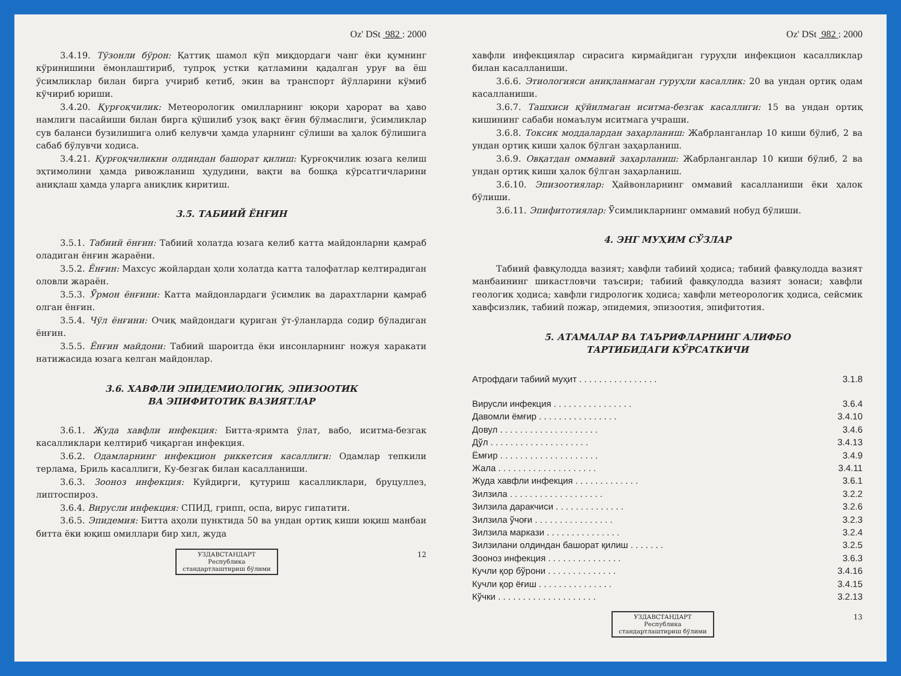Oz' DSt 982 : 2000
3.4.19. Тўзонли бўрон: Қаттиқ шамол кўп миқдордаги чанг ёки қумнинг кўринишини ёмонлаштириб, тупроқ устки қатламини қадалган уруғ ва ёш ўсимликлар билан бирга учириб кетиб, экин ва транспорт йўлларини кўмиб кўчириб юриши.
3.4.20. Қурғоқчилик: Метеорологик омилларнинг юқори ҳарорат ва ҳаво намлиги пасайиши билан бирга қўшилиб узоқ вақт ёғин бўлмаслиги, ўсимликлар сув баланси бузилишига олиб келувчи ҳамда уларнинг сўлиши ва ҳалок бўлишига сабаб бўлувчи ходиса.
3.4.21. Қурғоқчиликни олдиндан башорат қилиш: Қурғоқчилик юзага келиш эҳтимолини ҳамда ривожланиш ҳудудини, вақти ва бошқа кўрсатгичларини аниқлаш ҳамда уларга аниқлик киритиш.
3.5. ТАБИИЙ ЁНҒИН
3.5.1. Табиий ёнғин: Табиий холатда юзага келиб катта майдонларни қамраб оладиган ёнғин жараёни.
3.5.2. Ёнғин: Махсус жойлардан ҳоли холатда катта талофатлар келтирадиган оловли жараён.
3.5.3. Ўрмон ёнғини: Катта майдонлардаги ўсимлик ва дарахтларни қамраб олган ёнғин.
3.5.4. Чўл ёнғини: Очиқ майдондаги қуриган ўт-ўланларда содир бўладиган ёнғин.
3.5.5. Ёнғин майдони: Табиий шароитда ёки инсонларнинг ножуя харакати натижасида юзага келган майдонлар.
3.6. ХАВФЛИ ЭПИДЕМИОЛОГИК, ЭПИЗООТИК
ВА ЭПИФИТОТИК ВАЗИЯТЛАР
3.6.1. Жуда хавфли инфекция: Битта-яримта ўлат, вабо, иситма-безгак касалликлари келтириб чиқарган инфекция.
3.6.2. Одамларнинг инфекцион риккетсия касаллиги: Одамлар тепкили терлама, Бриль касаллиги, Ку-безгак билан касалланиши.
3.6.3. Зооноз инфекция: Куйдирги, қутуриш касалликлари, бруцуллез, липтоспироз.
3.6.4. Вирусли инфекция: СПИД, грипп, оспа, вирус гипатити.
3.6.5. Эпидемия: Битта аҳоли пунктида 50 ва ундан ортиқ киши юқиш манбаи битта ёки юқиш омиллари бир хил, жуда
УЗДАВСТАНДАРТ
Республика
стандартлаштириш бўлими 12
Oz' DSt 982 : 2000
хавфли инфекциялар сирасига кирмайдиган гуруҳли инфекцион касалликлар билан касалланиши.
3.6.6. Этиологияси аниқланмаган гуруҳли касаллик: 20 ва ундан ортиқ одам касалланиши.
3.6.7. Ташхиси қўйилмаган иситма-безгак касаллиги: 15 ва ундан ортиқ кишининг сабаби номаълум иситмага учраши.
3.6.8. Токсик моддалардан заҳарланиш: Жабрланганлар 10 киши бўлиб, 2 ва ундан ортиқ киши ҳалок бўлган заҳарланиш.
3.6.9. Овқатдан оммавий заҳарланиш: Жабрланганлар 10 киши бўлиб, 2 ва ундан ортиқ киши ҳалок бўлган заҳарланиш.
3.6.10. Эпизоотиялар: Ҳайвонларнинг оммавий касалланиши ёки ҳалок бўлиши.
3.6.11. Эпифитотиялар: Ўсимликларнинг оммавий нобуд бўлиши.
4. ЭНГ МУҲИМ СЎЗЛАР
Табиий фавқулодда вазият; хавфли табиий ҳодиса; табиий фавқулодда вазият манбаининг шикастловчи таъсири; табиий фавқулодда вазият зонаси; хавфли геологик ҳодиса; хавфли гидрологик ҳодиса; хавфли метеорологик ҳодиса, сейсмик хавфсизлик, табиий пожар, эпидемия, эпизоотия, эпифитотия.
5. АТАМАЛАР ВА ТАЪРИФЛАРНИНГ АЛИФБО
ТАРТИБИДАГИ КЎРСАТКИЧИ
Атрофдаги табиий муҳит . . . . . . . . . . . . . . . . 3.1.8
Вирусли инфекция . . . . . . . . . . . . . . . . 3.6.4
Давомли ёмғир . . . . . . . . . . . . . . . . 3.4.10
Довул . . . . . . . . . . . . . . . . . . . . 3.4.6
Дўл . . . . . . . . . . . . . . . . . . . . 3.4.13
Ёмғир . . . . . . . . . . . . . . . . . . . . 3.4.9
Жала . . . . . . . . . . . . . . . . . . . . 3.4.11
Жуда хавфли инфекция . . . . . . . . . . . . . 3.6.1
Зилзила . . . . . . . . . . . . . . . . . . . 3.2.2
Зилзила даракчиси . . . . . . . . . . . . . . 3.2.6
Зилзила ўчоғи . . . . . . . . . . . . . . . . 3.2.3
Зилзила маркази . . . . . . . . . . . . . . . 3.2.4
Зилзилани олдиндан башорат қилиш . . . . . . . 3.2.5
Зооноз инфекция . . . . . . . . . . . . . . . 3.6.3
Кучли қор бўрони . . . . . . . . . . . . . . 3.4.16
Кучли қор ёғиш . . . . . . . . . . . . . . . 3.4.15
Кўчки . . . . . . . . . . . . . . . . . . . . 3.2.13
УЗДАВСТАНДАРТ
Республика
стандартлаштириш бўлими 13